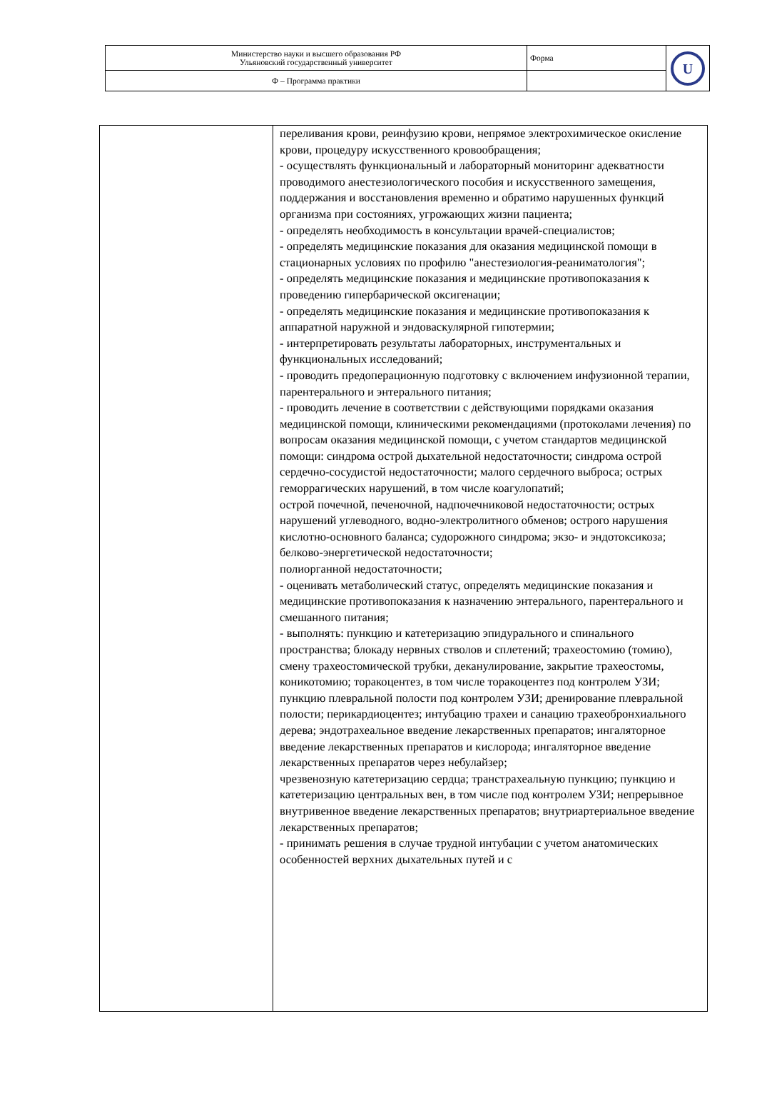| Министерство науки и высшего образования РФ Ульяновский государственный университет | Форма | U |
| Ф – Программа практики | | |
| | переливания крови, реинфузию крови, непрямое электрохимическое окисление крови, процедуру искусственного кровообращения; - осуществлять функциональный и лабораторный мониторинг адекватности проводимого анестезиологического пособия и искусственного замещения, поддержания и восстановления временно и обратимо нарушенных функций организма при состояниях, угрожающих жизни пациента; - определять необходимость в консультации врачей-специалистов; - определять медицинские показания для оказания медицинской помощи в стационарных условиях по профилю "анестезиология-реаниматология"; - определять медицинские показания и медицинские противопоказания к проведению гипербарической оксигенации; - определять медицинские показания и медицинские противопоказания к аппаратной наружной и эндоваскулярной гипотермии; - интерпретировать результаты лабораторных, инструментальных и функциональных исследований; - проводить предоперационную подготовку с включением инфузионной терапии, парентерального и энтерального питания; - проводить лечение в соответствии с действующими порядками оказания медицинской помощи, клиническими рекомендациями (протоколами лечения) по вопросам оказания медицинской помощи, с учетом стандартов медицинской помощи: синдрома острой дыхательной недостаточности; синдрома острой сердечно-сосудистой недостаточности; малого сердечного выброса; острых геморрагических нарушений, в том числе коагулопатий; острой почечной, печеночной, надпочечниковой недостаточности; острых нарушений углеводного, водно-электролитного обменов; острого нарушения кислотно-основного баланса; судорожного синдрома; экзо- и эндотоксикоза; белково-энергетической недостаточности; полиорганной недостаточности; - оценивать метаболический статус, определять медицинские показания и медицинские противопоказания к назначению энтерального, парентерального и смешанного питания; - выполнять: пункцию и катетеризацию эпидурального и спинального пространства; блокаду нервных стволов и сплетений; трахеостомию (томию), смену трахеостомической трубки, деканулирование, закрытие трахеостомы, коникотомию; торакоцентез, в том числе торакоцентез под контролем УЗИ; пункцию плевральной полости под контролем УЗИ; дренирование плевральной полости; перикардиоцентез; интубацию трахеи и санацию трахеобронхиального дерева; эндотрахеальное введение лекарственных препаратов; ингаляторное введение лекарственных препаратов и кислорода; ингаляторное введение лекарственных препаратов через небулайзер; чрезвенозную катетеризацию сердца; транстрахеальную пункцию; пункцию и катетеризацию центральных вен, в том числе под контролем УЗИ; непрерывное внутривенное введение лекарственных препаратов; внутриартериальное введение лекарственных препаратов; - принимать решения в случае трудной интубации с учетом анатомических особенностей верхних дыхательных путей и с |